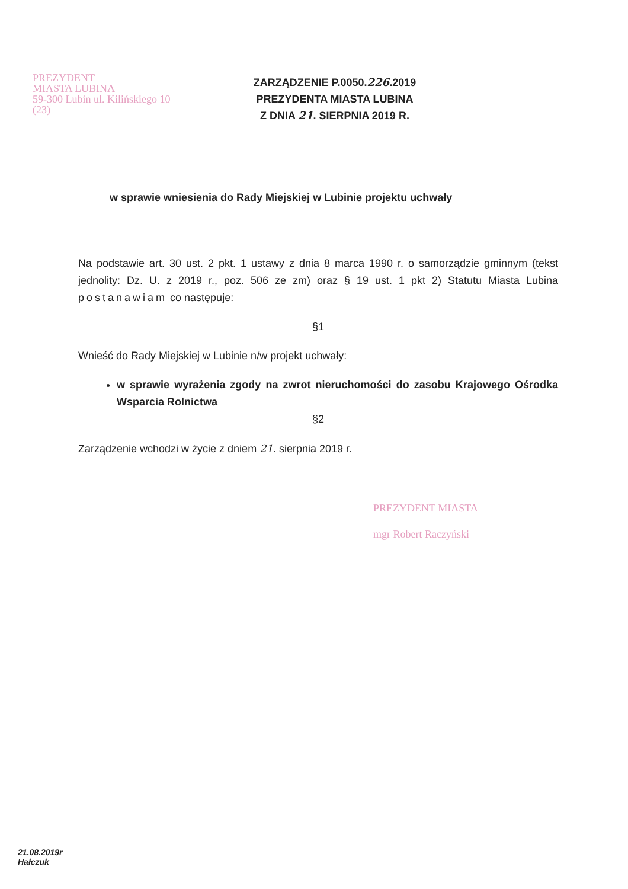PREZYDENT
MIASTA LUBINA
59-300 Lubin ul. Kilińskiego 10
(23)
ZARZĄDZENIE P.0050.226.2019
PREZYDENTA MIASTA LUBINA
Z DNIA 21. SIERPNIA 2019 R.
w sprawie wniesienia do Rady Miejskiej w Lubinie projektu uchwały
Na podstawie art. 30 ust. 2 pkt. 1 ustawy z dnia 8 marca 1990 r. o samorządzie gminnym (tekst jednolity: Dz. U. z 2019 r., poz. 506 ze zm) oraz § 19 ust. 1 pkt 2) Statutu Miasta Lubina postanawiam co następuje:
§1
Wnieść do Rady Miejskiej w Lubinie n/w projekt uchwały:
w sprawie wyrażenia zgody na zwrot nieruchomości do zasobu Krajowego Ośrodka Wsparcia Rolnictwa
§2
Zarządzenie wchodzi w życie z dniem 21. sierpnia 2019 r.
PREZYDENT MIASTA
mgr Robert Raczyński
21.08.2019r
Hałczuk